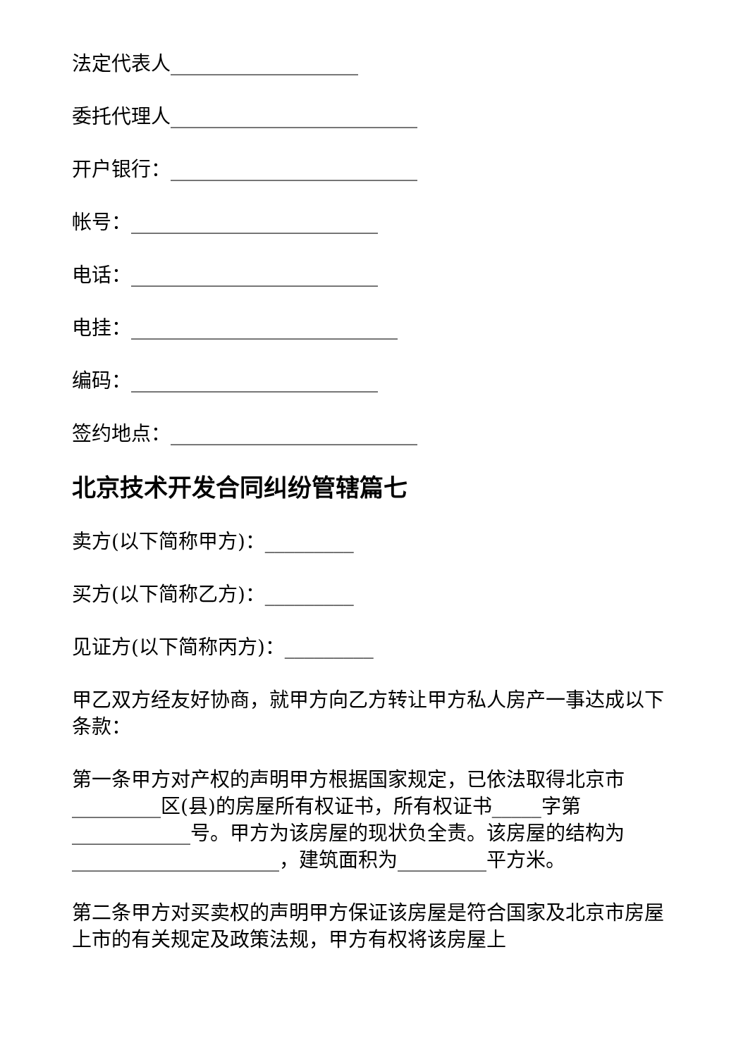法定代表人___________________
委托代理人_________________________
开户银行：_________________________
帐号：_________________________
电话：_________________________
电挂：___________________________
编码：_________________________
签约地点：_________________________
北京技术开发合同纠纷管辖篇七
卖方(以下简称甲方)：_________
买方(以下简称乙方)：_________
见证方(以下简称丙方)：_________
甲乙双方经友好协商，就甲方向乙方转让甲方私人房产一事达成以下条款：
第一条甲方对产权的声明甲方根据国家规定，已依法取得北京市_________区(县)的房屋所有权证书，所有权证书_____字第____________号。甲方为该房屋的现状负全责。该房屋的结构为_____________________，建筑面积为_________平方米。
第二条甲方对买卖权的声明甲方保证该房屋是符合国家及北京市房屋上市的有关规定及政策法规，甲方有权将该房屋上